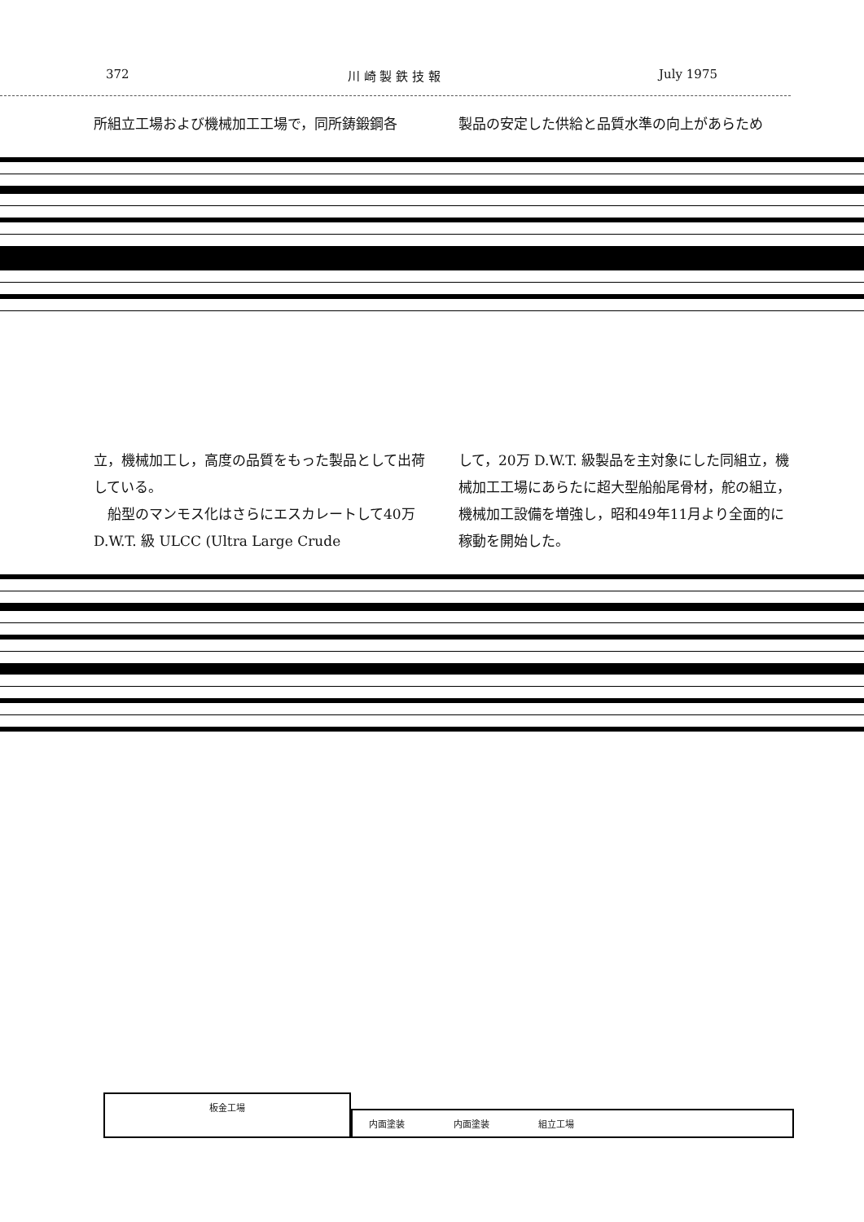372 川 崎 製 鉄 技 報 July 1975
所組立工場および機械加工工場で，同所鋳鍛鋼各
製品の安定した供給と品質水準の向上があらため
立，機械加工し，高度の品質をもった製品として出荷している。
　船型のマンモス化はさらにエスカレートして40万 D.W.T. 級 ULCC (Ultra Large Crude
して，20万 D.W.T. 級製品を主対象にした同組立，機械加工工場にあらたに超大型船船尾骨材，舵の組立，機械加工設備を増強し，昭和49年11月より全面的に稼動を開始した。
板金工場
内面塗装 内面塗装 組立工場